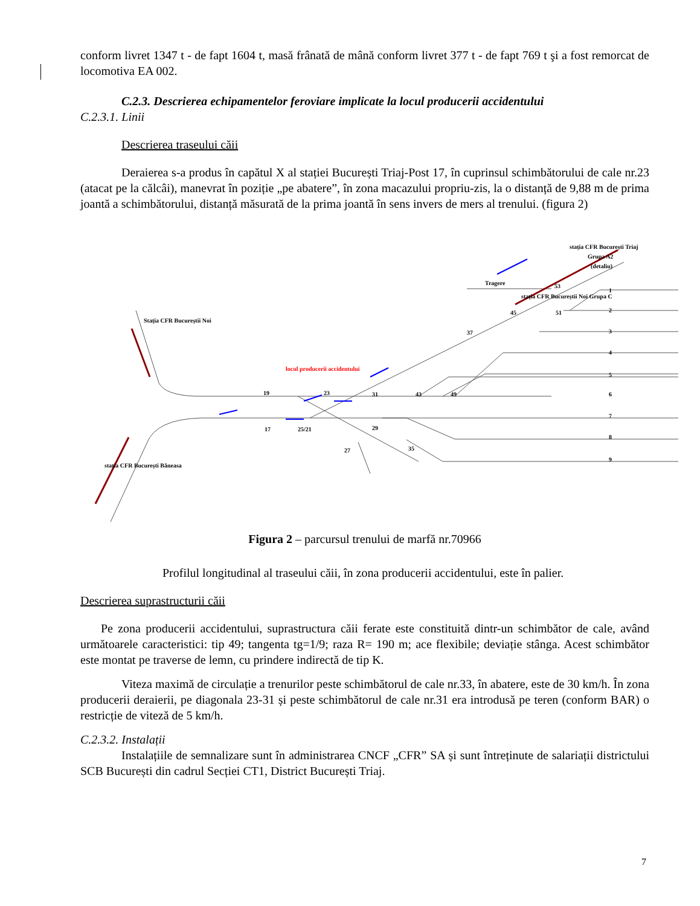conform livret 1347 t - de fapt 1604 t, masă frânată de mână conform livret 377 t - de fapt 769 t şi a fost remorcat de locomotiva EA 002.
C.2.3. Descrierea echipamentelor feroviare implicate la locul producerii accidentului
C.2.3.1. Linii
Descrierea traseului căii
Deraierea s-a produs în capătul X al stației București Triaj-Post 17, în cuprinsul schimbătorului de cale nr.23 (atacat pe la călcâi), manevrat în poziție „pe abatere”, în zona macazului propriu-zis, la o distanță de 9,88 m de prima joantă a schimbătorului, distanță măsurată de la prima joantă în sens invers de mers al trenului. (figura 2)
locul producerii accidentului
Tragere
stația CFR București Triaj
Grupa A2
(detaliu)
stația CFR Bucureștii Noi Grupa C
stația CFR București Băneasa
Stația CFR Bucureștii Noi
19
23
31
43
49
17
25/21
29
27
35
37
45
51
53
1
2
3
4
5
6
7
8
9
Figura 2 – parcursul trenului de marfă nr.70966
Profilul longitudinal al traseului căii, în zona producerii accidentului, este în palier.
Descrierea suprastructurii căii
Pe zona producerii accidentului, suprastructura căii ferate este constituită dintr-un schimbător de cale, având următoarele caracteristici: tip 49; tangenta tg=1/9; raza R= 190 m; ace flexibile; deviație stânga. Acest schimbător este montat pe traverse de lemn, cu prindere indirectă de tip K.
Viteza maximă de circulație a trenurilor peste schimbătorul de cale nr.33, în abatere, este de 30 km/h. În zona producerii deraierii, pe diagonala 23-31 și peste schimbătorul de cale nr.31 era introdusă pe teren (conform BAR) o restricție de viteză de 5 km/h.
C.2.3.2. Instalații
Instalațiile de semnalizare sunt în administrarea CNCF „CFR” SA și sunt întreținute de salariații districtului SCB București din cadrul Secției CT1, District București Triaj.
7